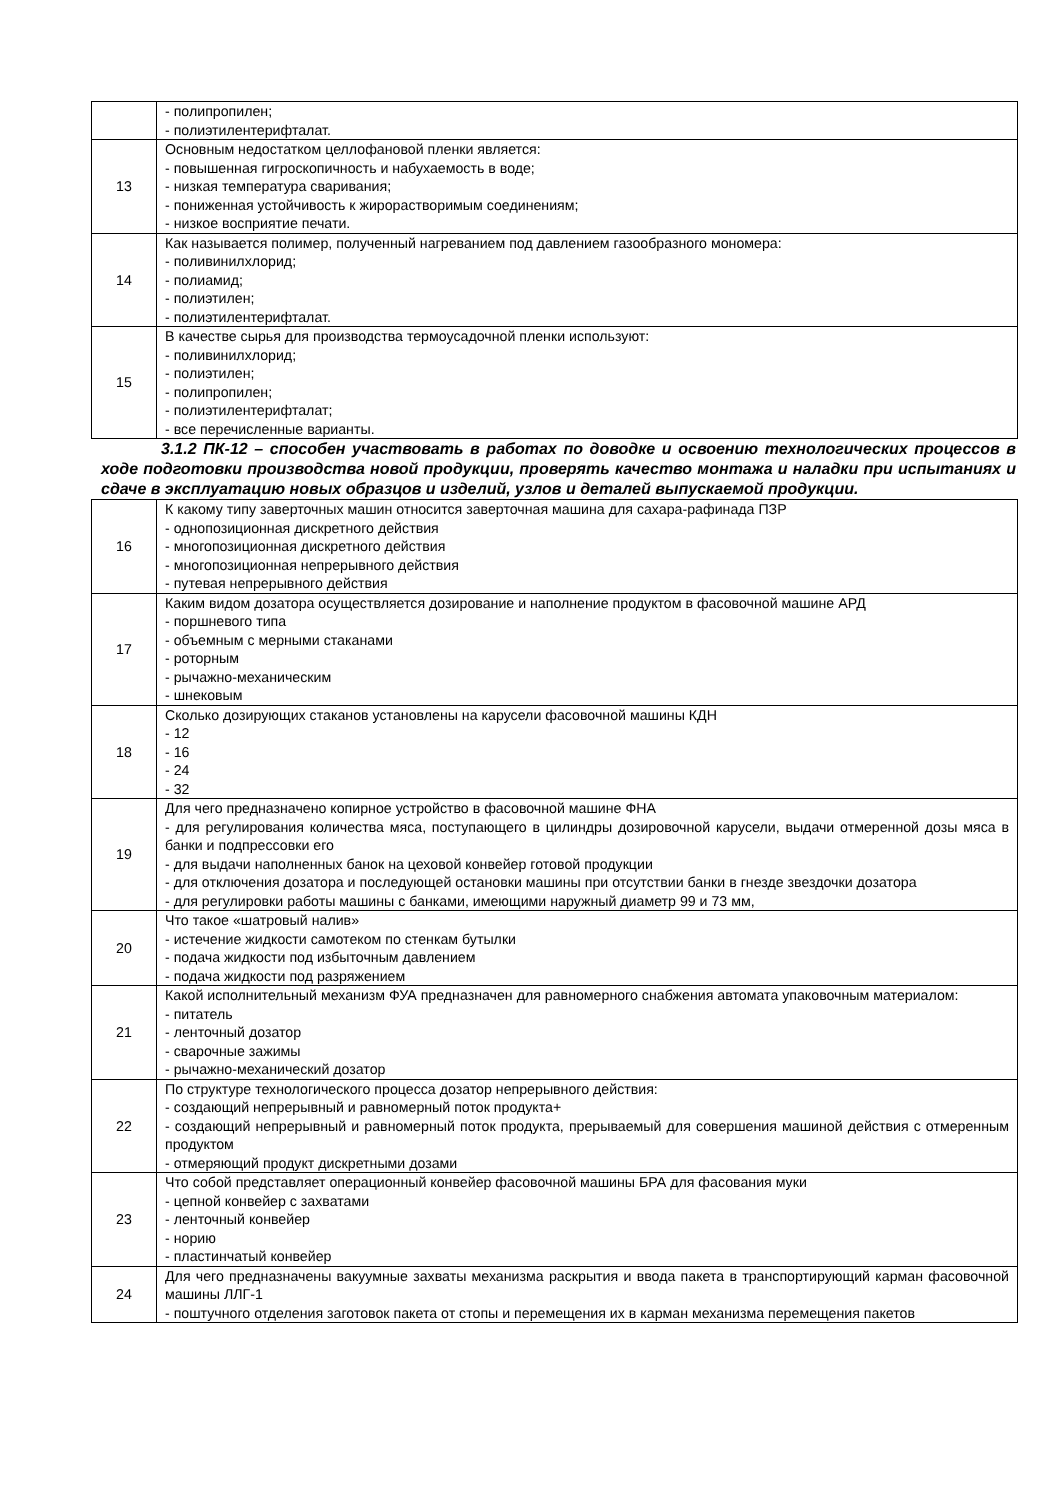| | - полипропилен; - полиэтилентерифталат. |
| 13 | Основным недостатком целлофановой пленки является: - повышенная гигроскопичность и набухаемость в воде; - низкая температура сваривания; - пониженная устойчивость к жирорастворимым соединениям; - низкое восприятие печати. |
| 14 | Как называется полимер, полученный нагреванием под давлением газообразного мономера: - поливинилхлорид; - полиамид; - полиэтилен; - полиэтилентерифталат. |
| 15 | В качестве сырья для производства термоусадочной пленки используют: - поливинилхлорид; - полиэтилен; - полипропилен; - полиэтилентерифталат; - все перечисленные варианты. |
3.1.2 ПК-12 – способен участвовать в работах по доводке и освоению технологических процессов в ходе подготовки производства новой продукции, проверять качество монтажа и наладки при испытаниях и сдаче в эксплуатацию новых образцов и изделий, узлов и деталей выпускаемой продукции.
| 16 | К какому типу заверточных машин относится заверточная машина для сахара-рафинада ПЗР - однопозиционная дискретного действия - многопозиционная дискретного действия - многопозиционная непрерывного действия - путевая непрерывного действия |
| 17 | Каким видом дозатора осуществляется дозирование и наполнение продуктом в фасовочной машине АРД - поршневого типа - объемным с мерными стаканами - роторным - рычажно-механическим - шнековым |
| 18 | Сколько дозирующих стаканов установлены на карусели фасовочной машины КДН - 12 - 16 - 24 - 32 |
| 19 | Для чего предназначено копирное устройство в фасовочной машине ФНА - для регулирования количества мяса, поступающего в цилиндры дозировочной карусели, выдачи отмеренной дозы мяса в банки и подпрессовки его - для выдачи наполненных банок на цеховой конвейер готовой продукции - для отключения дозатора и последующей остановки машины при отсутствии банки в гнезде звездочки дозатора - для регулировки работы машины с банками, имеющими наружный диаметр 99 и 73 мм, |
| 20 | Что такое «шатровый налив» - истечение жидкости самотеком по стенкам бутылки - подача жидкости под избыточным давлением - подача жидкости под разряжением |
| 21 | Какой исполнительный механизм ФУА предназначен для равномерного снабжения автомата упаковочным материалом: - питатель - ленточный дозатор - сварочные зажимы - рычажно-механический дозатор |
| 22 | По структуре технологического процесса дозатор непрерывного действия: - создающий непрерывный и равномерный поток продукта+ - создающий непрерывный и равномерный поток продукта, прерываемый для совершения машиной действия с отмеренным продуктом - отмеряющий продукт дискретными дозами |
| 23 | Что собой представляет операционный конвейер фасовочной машины БРА для фасования муки - цепной конвейер с захватами - ленточный конвейер - норию - пластинчатый конвейер |
| 24 | Для чего предназначены вакуумные захваты механизма раскрытия и ввода пакета в транспортирующий карман фасовочной машины ЛЛГ-1 - поштучного отделения заготовок пакета от стопы и перемещения их в карман механизма перемещения пакетов |